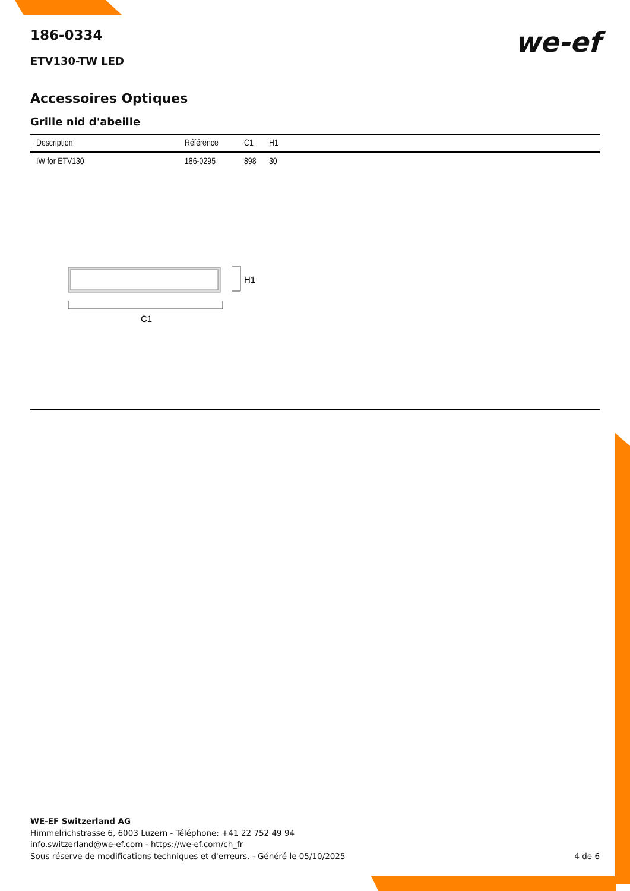we-ef
186-0334
ETV130-TW LED
Accessoires Optiques
Grille nid d'abeille
| Description | Référence | C1 | H1 |
| --- | --- | --- | --- |
| IW for ETV130 | 186-0295 | 898 | 30 |
H1
C1
WE-EF Switzerland AG
Himmelrichstrasse 6, 6003 Luzern - Téléphone: +41 22 752 49 94
info.switzerland@we-ef.com - https://we-ef.com/ch_fr
Sous réserve de modifications techniques et d'erreurs. - Généré le 05/10/2025 4 de 6